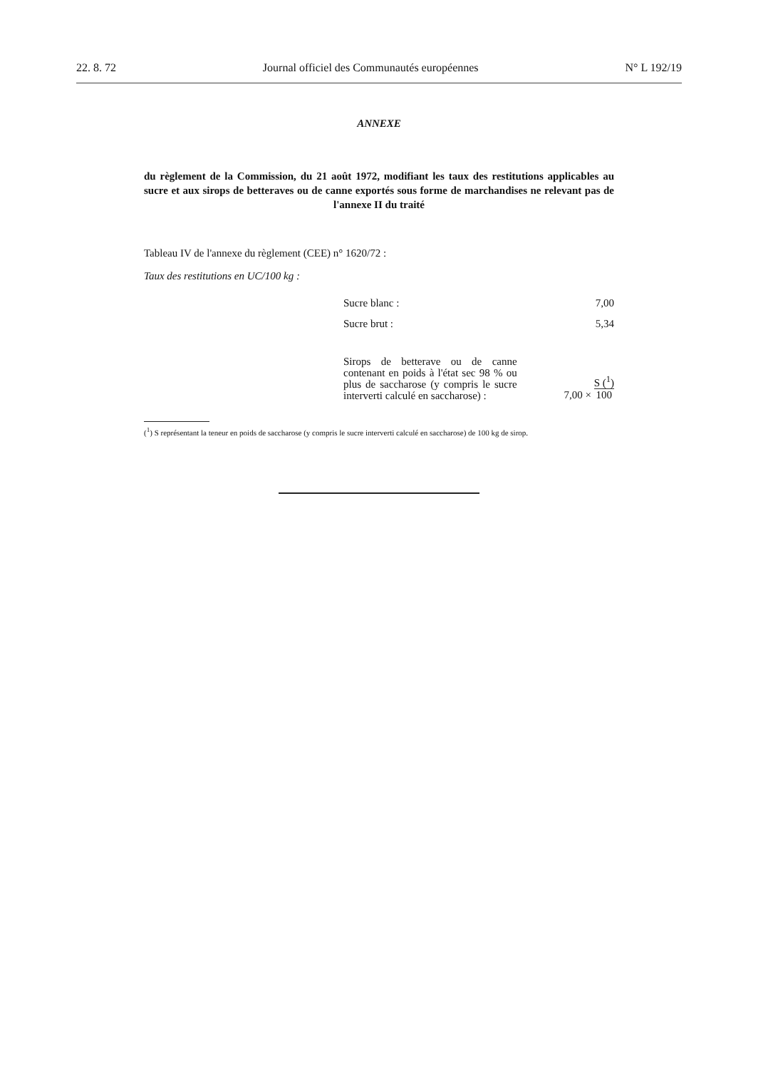22. 8. 72 Journal officiel des Communautés européennes N° L 192/19
ANNEXE
du règlement de la Commission, du 21 août 1972, modifiant les taux des restitutions applicables au sucre et aux sirops de betteraves ou de canne exportés sous forme de marchandises ne relevant pas de l'annexe II du traité
Tableau IV de l'annexe du règlement (CEE) n° 1620/72 :
Taux des restitutions en UC/100 kg :
| Sucre blanc : | 7,00 |
| Sucre brut : | 5,34 |
| Sirops de betterave ou de canne contenant en poids à l'état sec 98 % ou plus de saccharose (y compris le sucre interverti calculé en saccharose) : | 7,00 × S (<sup>1</sup>) 100 |
(<sup>1</sup>) S représentant la teneur en poids de saccharose (y compris le sucre interverti calculé en saccharose) de 100 kg de sirop.